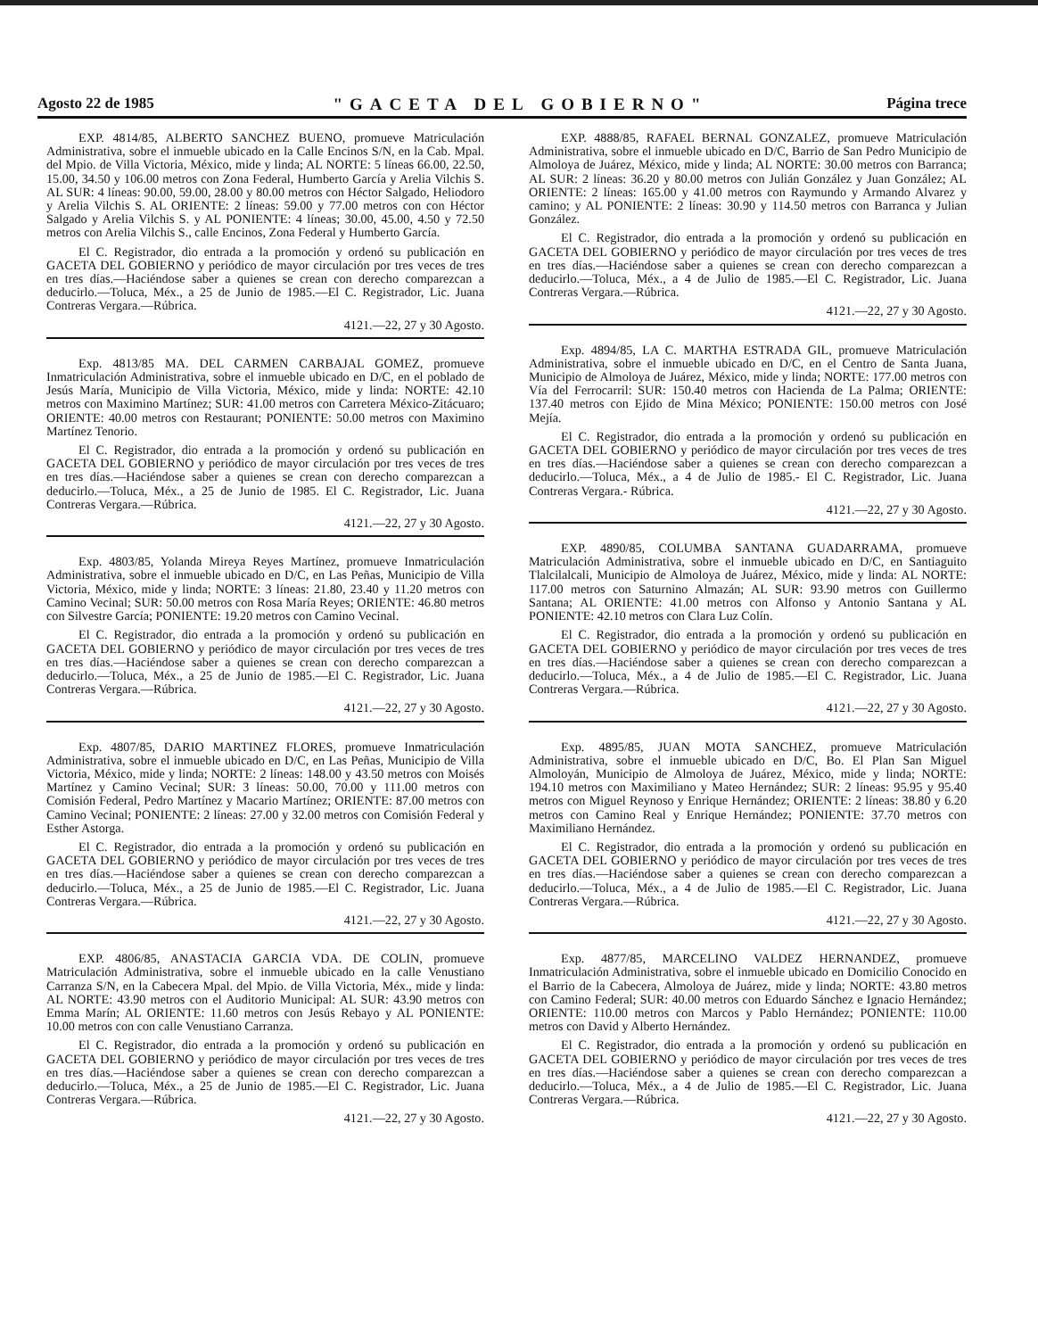Agosto 22 de 1985 "GACETA DEL GOBIERNO" Página trece
EXP. 4814/85, ALBERTO SANCHEZ BUENO, promueve Matriculación Administrativa, sobre el inmueble ubicado en la Calle Encinos S/N, en la Cab. Mpal. del Mpio. de Villa Victoria, México, mide y linda; AL NORTE: 5 líneas 66.00, 22.50, 15.00, 34.50 y 106.00 metros con Zona Federal, Humberto García y Arelia Vilchis S. AL SUR: 4 líneas: 90.00, 59.00, 28.00 y 80.00 metros con Héctor Salgado, Heliodoro y Arelia Vilchis S. AL ORIENTE: 2 líneas: 59.00 y 77.00 metros con con Héctor Salgado y Arelia Vilchis S. y AL PONIENTE: 4 líneas; 30.00, 45.00, 4.50 y 72.50 metros con Arelia Vilchis S., calle Encinos, Zona Federal y Humberto García.
El C. Registrador, dio entrada a la promoción y ordenó su publicación en GACETA DEL GOBIERNO y periódico de mayor circulación por tres veces de tres en tres días.—Haciéndose saber a quienes se crean con derecho comparezcan a deducirlo.—Toluca, Méx., a 25 de Junio de 1985.—El C. Registrador, Lic. Juana Contreras Vergara.—Rúbrica.
4121.—22, 27 y 30 Agosto.
Exp. 4813/85 MA. DEL CARMEN CARBAJAL GOMEZ, promueve Inmatriculación Administrativa, sobre el inmueble ubicado en D/C, en el poblado de Jesús María, Municipio de Villa Victoria, México, mide y linda: NORTE: 42.10 metros con Maximino Martínez; SUR: 41.00 metros con Carretera México-Zitácuaro; ORIENTE: 40.00 metros con Restaurant; PONIENTE: 50.00 metros con Maximino Martínez Tenorio.
El C. Registrador, dio entrada a la promoción y ordenó su publicación en GACETA DEL GOBIERNO y periódico de mayor circulación por tres veces de tres en tres días.—Haciéndose saber a quienes se crean con derecho comparezcan a deducirlo.—Toluca, Méx., a 25 de Junio de 1985. El C. Registrador, Lic. Juana Contreras Vergara.—Rúbrica.
4121.—22, 27 y 30 Agosto.
Exp. 4803/85, Yolanda Mireya Reyes Martínez, promueve Inmatriculación Administrativa, sobre el inmueble ubicado en D/C, en Las Peñas, Municipio de Villa Victoria, México, mide y linda; NORTE: 3 líneas: 21.80, 23.40 y 11.20 metros con Camino Vecinal; SUR: 50.00 metros con Rosa María Reyes; ORIENTE: 46.80 metros con Silvestre García; PONIENTE: 19.20 metros con Camino Vecinal.
El C. Registrador, dio entrada a la promoción y ordenó su publicación en GACETA DEL GOBIERNO y periódico de mayor circulación por tres veces de tres en tres días.—Haciéndose saber a quienes se crean con derecho comparezcan a deducirlo.—Toluca, Méx., a 25 de Junio de 1985.—El C. Registrador, Lic. Juana Contreras Vergara.—Rúbrica.
4121.—22, 27 y 30 Agosto.
Exp. 4807/85, DARIO MARTINEZ FLORES, promueve Inmatriculación Administrativa, sobre el inmueble ubicado en D/C, en Las Peñas, Municipio de Villa Victoria, México, mide y linda; NORTE: 2 líneas: 148.00 y 43.50 metros con Moisés Martínez y Camino Vecinal; SUR: 3 líneas: 50.00, 70.00 y 111.00 metros con Comisión Federal, Pedro Martínez y Macario Martínez; ORIENTE: 87.00 metros con Camino Vecinal; PONIENTE: 2 líneas: 27.00 y 32.00 metros con Comisión Federal y Esther Astorga.
El C. Registrador, dio entrada a la promoción y ordenó su publicación en GACETA DEL GOBIERNO y periódico de mayor circulación por tres veces de tres en tres días.—Haciéndose saber a quienes se crean con derecho comparezcan a deducirlo.—Toluca, Méx., a 25 de Junio de 1985.—El C. Registrador, Lic. Juana Contreras Vergara.—Rúbrica.
4121.—22, 27 y 30 Agosto.
EXP. 4806/85, ANASTACIA GARCIA VDA. DE COLIN, promueve Matriculación Administrativa, sobre el inmueble ubicado en la calle Venustiano Carranza S/N, en la Cabecera Mpal. del Mpio. de Villa Victoria, Méx., mide y linda: AL NORTE: 43.90 metros con el Auditorio Municipal: AL SUR: 43.90 metros con Emma Marín; AL ORIENTE: 11.60 metros con Jesús Rebayo y AL PONIENTE: 10.00 metros con con calle Venustiano Carranza.
El C. Registrador, dio entrada a la promoción y ordenó su publicación en GACETA DEL GOBIERNO y periódico de mayor circulación por tres veces de tres en tres días.—Haciéndose saber a quienes se crean con derecho comparezcan a deducirlo.—Toluca, Méx., a 25 de Junio de 1985.—El C. Registrador, Lic. Juana Contreras Vergara.—Rúbrica.
4121.—22, 27 y 30 Agosto.
EXP. 4888/85, RAFAEL BERNAL GONZALEZ, promueve Matriculación Administrativa, sobre el inmueble ubicado en D/C, Barrio de San Pedro Municipio de Almoloya de Juárez, México, mide y linda; AL NORTE: 30.00 metros con Barranca; AL SUR: 2 líneas: 36.20 y 80.00 metros con Julián González y Juan González; AL ORIENTE: 2 líneas: 165.00 y 41.00 metros con Raymundo y Armando Alvarez y camino; y AL PONIENTE: 2 líneas: 30.90 y 114.50 metros con Barranca y Julian González.
El C. Registrador, dio entrada a la promoción y ordenó su publicación en GACETA DEL GOBIERNO y periódico de mayor circulación por tres veces de tres en tres días.—Haciéndose saber a quienes se crean con derecho comparezcan a deducirlo.—Toluca, Méx., a 4 de Julio de 1985.—El C. Registrador, Lic. Juana Contreras Vergara.—Rúbrica.
4121.—22, 27 y 30 Agosto.
Exp. 4894/85, LA C. MARTHA ESTRADA GIL, promueve Matriculación Administrativa, sobre el inmueble ubicado en D/C, en el Centro de Santa Juana, Municipio de Almoloya de Juárez, México, mide y linda; NORTE: 177.00 metros con Vía del Ferrocarril: SUR: 150.40 metros con Hacienda de La Palma; ORIENTE: 137.40 metros con Ejido de Mina México; PONIENTE: 150.00 metros con José Mejía.
El C. Registrador, dio entrada a la promoción y ordenó su publicación en GACETA DEL GOBIERNO y periódico de mayor circulación por tres veces de tres en tres días.—Haciéndose saber a quienes se crean con derecho comparezcan a deducirlo.—Toluca, Méx., a 4 de Julio de 1985.- El C. Registrador, Lic. Juana Contreras Vergara.- Rúbrica.
4121.—22, 27 y 30 Agosto.
EXP. 4890/85, COLUMBA SANTANA GUADARRAMA, promueve Matriculación Administrativa, sobre el inmueble ubicado en D/C, en Santiaguito Tlalcilalcali, Municipio de Almoloya de Juárez, México, mide y linda: AL NORTE: 117.00 metros con Saturnino Almazán; AL SUR: 93.90 metros con Guillermo Santana; AL ORIENTE: 41.00 metros con Alfonso y Antonio Santana y AL PONIENTE: 42.10 metros con Clara Luz Colín.
El C. Registrador, dio entrada a la promoción y ordenó su publicación en GACETA DEL GOBIERNO y periódico de mayor circulación por tres veces de tres en tres días.—Haciéndose saber a quienes se crean con derecho comparezcan a deducirlo.—Toluca, Méx., a 4 de Julio de 1985.—El C. Registrador, Lic. Juana Contreras Vergara.—Rúbrica.
4121.—22, 27 y 30 Agosto.
Exp. 4895/85, JUAN MOTA SANCHEZ, promueve Matriculación Administrativa, sobre el inmueble ubicado en D/C, Bo. El Plan San Miguel Almoloyán, Municipio de Almoloya de Juárez, México, mide y linda; NORTE: 194.10 metros con Maximiliano y Mateo Hernández; SUR: 2 líneas: 95.95 y 95.40 metros con Miguel Reynoso y Enrique Hernández; ORIENTE: 2 líneas: 38.80 y 6.20 metros con Camino Real y Enrique Hernández; PONIENTE: 37.70 metros con Maximiliano Hernández.
El C. Registrador, dio entrada a la promoción y ordenó su publicación en GACETA DEL GOBIERNO y periódico de mayor circulación por tres veces de tres en tres días.—Haciéndose saber a quienes se crean con derecho comparezcan a deducirlo.—Toluca, Méx., a 4 de Julio de 1985.—El C. Registrador, Lic. Juana Contreras Vergara.—Rúbrica.
4121.—22, 27 y 30 Agosto.
Exp. 4877/85, MARCELINO VALDEZ HERNANDEZ, promueve Inmatriculación Administrativa, sobre el inmueble ubicado en Domicilio Conocido en el Barrio de la Cabecera, Almoloya de Juárez, mide y linda; NORTE: 43.80 metros con Camino Federal; SUR: 40.00 metros con Eduardo Sánchez e Ignacio Hernández; ORIENTE: 110.00 metros con Marcos y Pablo Hernández; PONIENTE: 110.00 metros con David y Alberto Hernández.
El C. Registrador, dio entrada a la promoción y ordenó su publicación en GACETA DEL GOBIERNO y periódico de mayor circulación por tres veces de tres en tres días.—Haciéndose saber a quienes se crean con derecho comparezcan a deducirlo.—Toluca, Méx., a 4 de Julio de 1985.—El C. Registrador, Lic. Juana Contreras Vergara.—Rúbrica.
4121.—22, 27 y 30 Agosto.